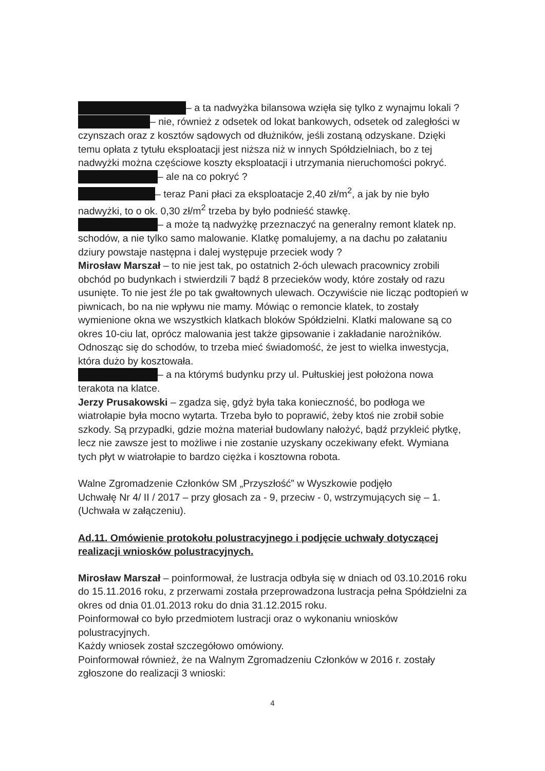– a ta nadwyżka bilansowa wzięła się tylko z wynajmu lokali ?
– nie, również z odsetek od lokat bankowych, odsetek od zaległości w czynszach oraz z kosztów sądowych od dłużników, jeśli zostaną odzyskane. Dzięki temu opłata z tytułu eksploatacji jest niższa niż w innych Spółdzielniach, bo z tej nadwyżki można częściowe koszty eksploatacji i utrzymania nieruchomości pokryć.
– ale na co pokryć ?
– teraz Pani płaci za eksploatacje 2,40 zł/m<sup>2</sup>, a jak by nie było nadwyżki, to o ok. 0,30 zł/m<sup>2</sup> trzeba by było podnieść stawkę.
– a może tą nadwyżkę przeznaczyć na generalny remont klatek np. schodów, a nie tylko samo malowanie. Klatkę pomalujemy, a na dachu po załataniu dziury powstaje następna i dalej występuje przeciek wody ?
Mirosław Marszał – to nie jest tak, po ostatnich 2-óch ulewach pracownicy zrobili obchód po budynkach i stwierdzili 7 bądź 8 przecieków wody, które zostały od razu usunięte. To nie jest źle po tak gwałtownych ulewach. Oczywiście nie licząc podtopień w piwnicach, bo na nie wpływu nie mamy. Mówiąc o remoncie klatek, to zostały wymienione okna we wszystkich klatkach bloków Spółdzielni. Klatki malowane są co okres 10-ciu lat, oprócz malowania jest także gipsowanie i zakładanie narożników. Odnosząc się do schodów, to trzeba mieć świadomość, że jest to wielka inwestycja, która dużo by kosztowała.
– a na którymś budynku przy ul. Pułtuskiej jest położona nowa terakota na klatce.
Jerzy Prusakowski – zgadza się, gdyż była taka konieczność, bo podłoga we wiatrołapie była mocno wytarta. Trzeba było to poprawić, żeby ktoś nie zrobił sobie szkody. Są przypadki, gdzie można materiał budowlany nałożyć, bądź przykleić płytkę, lecz nie zawsze jest to możliwe i nie zostanie uzyskany oczekiwany efekt. Wymiana tych płyt w wiatrołapie to bardzo ciężka i kosztowna robota.
Walne Zgromadzenie Członków SM „Przyszłość” w Wyszkowie podjęło
Uchwałę Nr 4/ II / 2017 – przy głosach za - 9, przeciw - 0, wstrzymujących się – 1.
(Uchwała w załączeniu).
Ad.11. Omówienie protokołu polustracyjnego i podjęcie uchwały dotyczącej realizacji wniosków polustracyjnych.
Mirosław Marszał – poinformował, że lustracja odbyła się w dniach od 03.10.2016 roku do 15.11.2016 roku, z przerwami została przeprowadzona lustracja pełna Spółdzielni za okres od dnia 01.01.2013 roku do dnia 31.12.2015 roku.
Poinformował co było przedmiotem lustracji oraz o wykonaniu wniosków polustracyjnych.
Każdy wniosek został szczegółowo omówiony.
Poinformował również, że na Walnym Zgromadzeniu Członków w 2016 r. zostały zgłoszone do realizacji 3 wnioski:
4